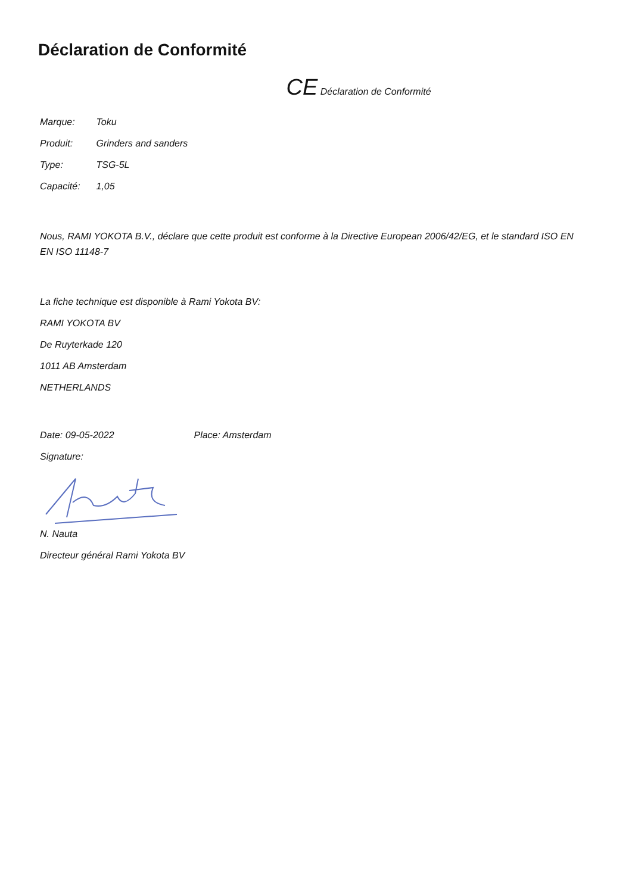Déclaration de Conformité
CE Déclaration de Conformité
Marque: Toku
Produit: Grinders and sanders
Type: TSG-5L
Capacité: 1,05
Nous, RAMI YOKOTA B.V., déclare que cette produit est conforme à la Directive European 2006/42/EG, et le standard ISO EN EN ISO 11148-7
La fiche technique est disponible à Rami Yokota BV:
RAMI YOKOTA BV
De Ruyterkade 120
1011 AB Amsterdam
NETHERLANDS
Date: 09-05-2022 Place: Amsterdam
Signature:
N. Nauta
Directeur général Rami Yokota BV